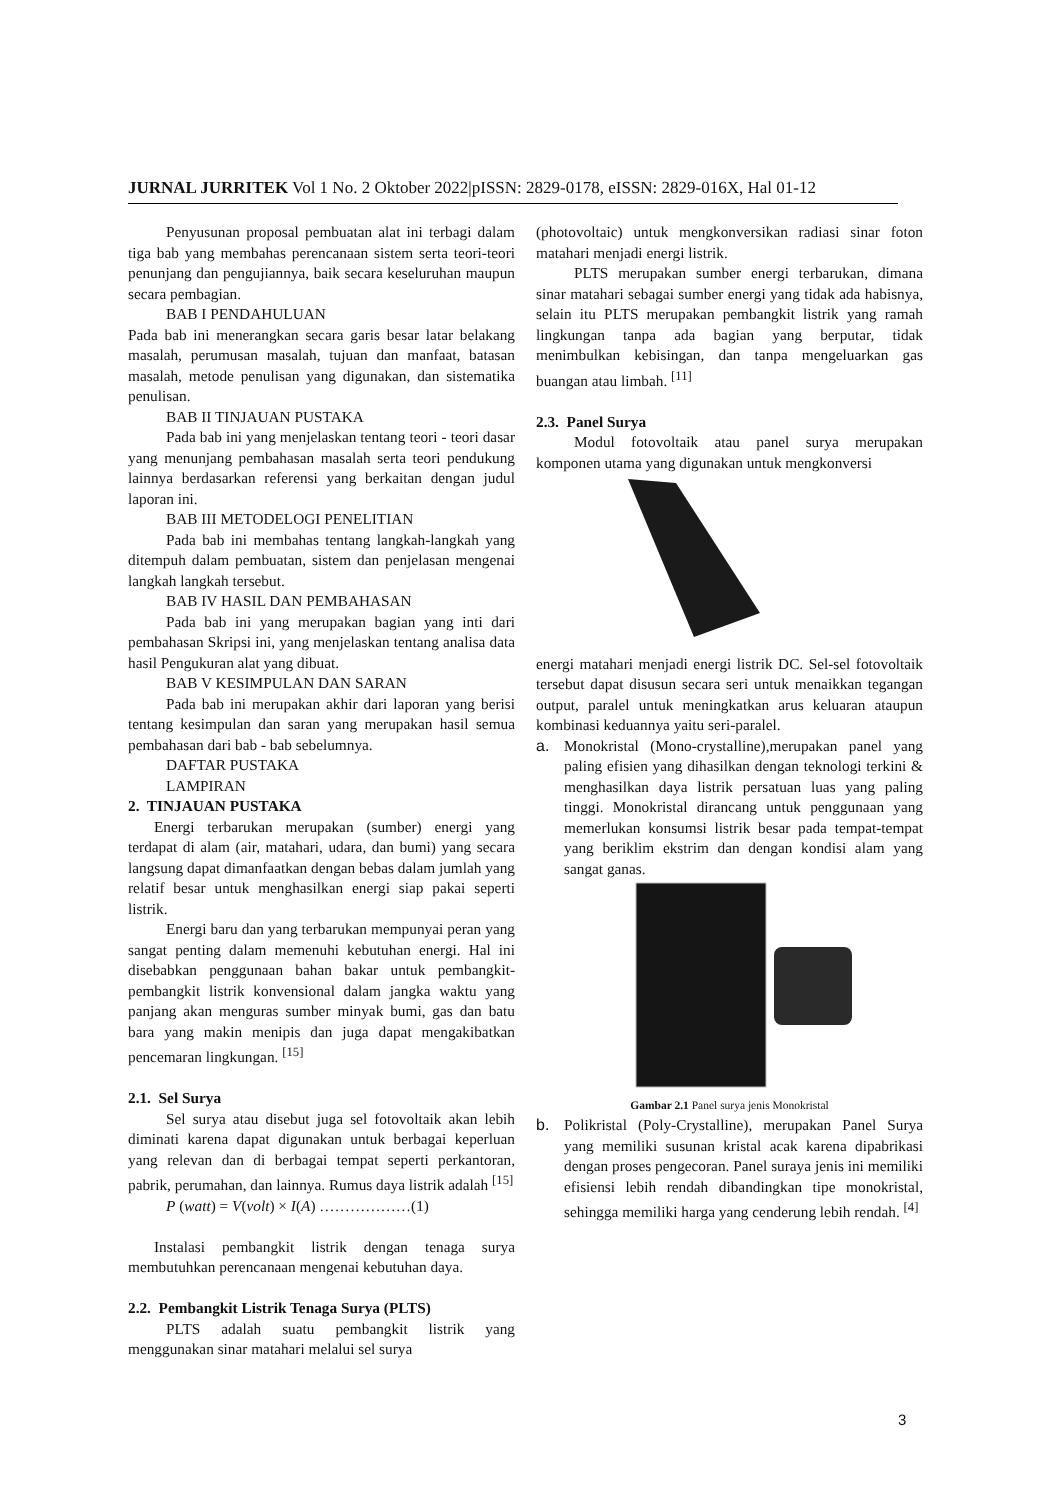JURNAL JURRITEK Vol 1 No. 2 Oktober 2022|pISSN: 2829-0178, eISSN: 2829-016X, Hal 01-12
Penyusunan proposal pembuatan alat ini terbagi dalam tiga bab yang membahas perencanaan sistem serta teori-teori penunjang dan pengujiannya, baik secara keseluruhan maupun secara pembagian.
BAB I PENDAHULUAN
Pada bab ini menerangkan secara garis besar latar belakang masalah, perumusan masalah, tujuan dan manfaat, batasan masalah, metode penulisan yang digunakan, dan sistematika penulisan.
BAB II TINJAUAN PUSTAKA
Pada bab ini yang menjelaskan tentang teori - teori dasar yang menunjang pembahasan masalah serta teori pendukung lainnya berdasarkan referensi yang berkaitan dengan judul laporan ini.
BAB III METODELOGI PENELITIAN
Pada bab ini membahas tentang langkah-langkah yang ditempuh dalam pembuatan, sistem dan penjelasan mengenai langkah langkah tersebut.
BAB IV HASIL DAN PEMBAHASAN
Pada bab ini yang merupakan bagian yang inti dari pembahasan Skripsi ini, yang menjelaskan tentang analisa data hasil Pengukuran alat yang dibuat.
BAB V KESIMPULAN DAN SARAN
Pada bab ini merupakan akhir dari laporan yang berisi tentang kesimpulan dan saran yang merupakan hasil semua pembahasan dari bab - bab sebelumnya.
DAFTAR PUSTAKA
LAMPIRAN
2. TINJAUAN PUSTAKA
Energi terbarukan merupakan (sumber) energi yang terdapat di alam (air, matahari, udara, dan bumi) yang secara langsung dapat dimanfaatkan dengan bebas dalam jumlah yang relatif besar untuk menghasilkan energi siap pakai seperti listrik.
Energi baru dan yang terbarukan mempunyai peran yang sangat penting dalam memenuhi kebutuhan energi. Hal ini disebabkan penggunaan bahan bakar untuk pembangkit-pembangkit listrik konvensional dalam jangka waktu yang panjang akan menguras sumber minyak bumi, gas dan batu bara yang makin menipis dan juga dapat mengakibatkan pencemaran lingkungan. <sup>[15]</sup>
2.1. Sel Surya
Sel surya atau disebut juga sel fotovoltaik akan lebih diminati karena dapat digunakan untuk berbagai keperluan yang relevan dan di berbagai tempat seperti perkantoran, pabrik, perumahan, dan lainnya. Rumus daya listrik adalah <sup>[15]</sup>
P (watt) = V(volt) × I(A) ………………(1)
Instalasi pembangkit listrik dengan tenaga surya membutuhkan perencanaan mengenai kebutuhan daya.
2.2. Pembangkit Listrik Tenaga Surya (PLTS)
PLTS adalah suatu pembangkit listrik yang menggunakan sinar matahari melalui sel surya
(photovoltaic) untuk mengkonversikan radiasi sinar foton matahari menjadi energi listrik.
PLTS merupakan sumber energi terbarukan, dimana sinar matahari sebagai sumber energi yang tidak ada habisnya, selain itu PLTS merupakan pembangkit listrik yang ramah lingkungan tanpa ada bagian yang berputar, tidak menimbulkan kebisingan, dan tanpa mengeluarkan gas buangan atau limbah. <sup>[11]</sup>
2.3. Panel Surya
Modul fotovoltaik atau panel surya merupakan komponen utama yang digunakan untuk mengkonversi
energi matahari menjadi energi listrik DC. Sel-sel fotovoltaik tersebut dapat disusun secara seri untuk menaikkan tegangan output, paralel untuk meningkatkan arus keluaran ataupun kombinasi keduannya yaitu seri-paralel.
a. Monokristal (Mono-crystalline),merupakan panel yang paling efisien yang dihasilkan dengan teknologi terkini & menghasilkan daya listrik persatuan luas yang paling tinggi. Monokristal dirancang untuk penggunaan yang memerlukan konsumsi listrik besar pada tempat-tempat yang beriklim ekstrim dan dengan kondisi alam yang sangat ganas.
Gambar 2.1 Panel surya jenis Monokristal
b. Polikristal (Poly-Crystalline), merupakan Panel Surya yang memiliki susunan kristal acak karena dipabrikasi dengan proses pengecoran. Panel suraya jenis ini memiliki efisiensi lebih rendah dibandingkan tipe monokristal, sehingga memiliki harga yang cenderung lebih rendah. <sup>[4]</sup>
3